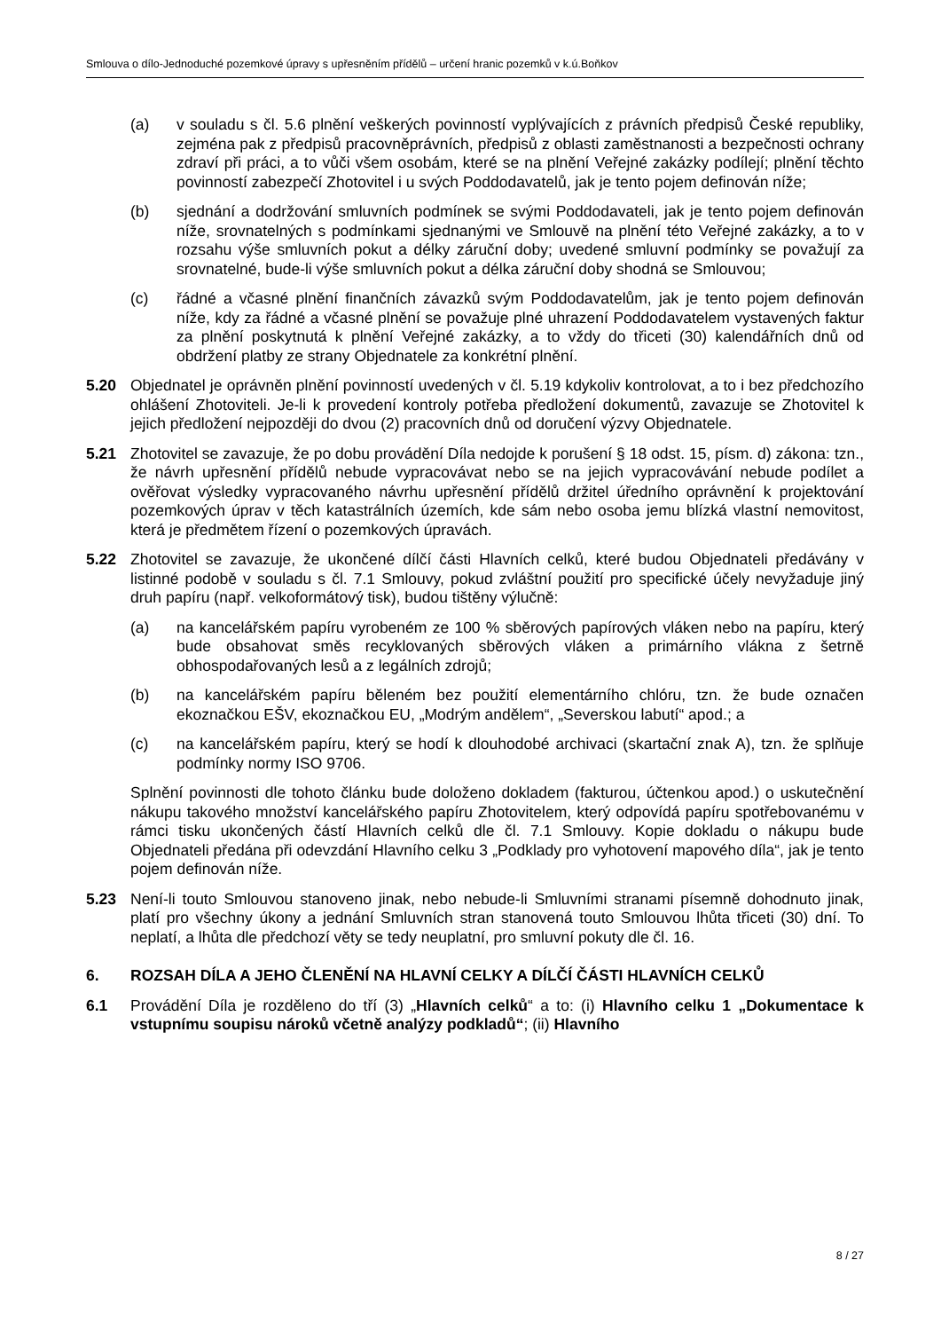Smlouva o dílo-Jednoduché pozemkové úpravy s upřesněním přídělů – určení hranic pozemků v k.ú.Boňkov
(a) v souladu s čl. 5.6 plnění veškerých povinností vyplývajících z právních předpisů České republiky, zejména pak z předpisů pracovněprávních, předpisů z oblasti zaměstnanosti a bezpečnosti ochrany zdraví při práci, a to vůči všem osobám, které se na plnění Veřejné zakázky podílejí; plnění těchto povinností zabezpečí Zhotovitel i u svých Poddodavatelů, jak je tento pojem definován níže;
(b) sjednání a dodržování smluvních podmínek se svými Poddodavateli, jak je tento pojem definován níže, srovnatelných s podmínkami sjednanými ve Smlouvě na plnění této Veřejné zakázky, a to v rozsahu výše smluvních pokut a délky záruční doby; uvedené smluvní podmínky se považují za srovnatelné, bude-li výše smluvních pokut a délka záruční doby shodná se Smlouvou;
(c) řádné a včasné plnění finančních závazků svým Poddodavatelům, jak je tento pojem definován níže, kdy za řádné a včasné plnění se považuje plné uhrazení Poddodavatelem vystavených faktur za plnění poskytnutá k plnění Veřejné zakázky, a to vždy do třiceti (30) kalendářních dnů od obdržení platby ze strany Objednatele za konkrétní plnění.
5.20 Objednatel je oprávněn plnění povinností uvedených v čl. 5.19 kdykoliv kontrolovat, a to i bez předchozího ohlášení Zhotoviteli. Je-li k provedení kontroly potřeba předložení dokumentů, zavazuje se Zhotovitel k jejich předložení nejpozději do dvou (2) pracovních dnů od doručení výzvy Objednatele.
5.21 Zhotovitel se zavazuje, že po dobu provádění Díla nedojde k porušení § 18 odst. 15, písm. d) zákona: tzn., že návrh upřesnění přídělů nebude vypracovávat nebo se na jejich vypracovávání nebude podílet a ověřovat výsledky vypracovaného návrhu upřesnění přídělů držitel úředního oprávnění k projektování pozemkových úprav v těch katastrálních územích, kde sám nebo osoba jemu blízká vlastní nemovitost, která je předmětem řízení o pozemkových úpravách.
5.22 Zhotovitel se zavazuje, že ukončené dílčí části Hlavních celků, které budou Objednateli předávány v listinné podobě v souladu s čl. 7.1 Smlouvy, pokud zvláštní použití pro specifické účely nevyžaduje jiný druh papíru (např. velkoformátový tisk), budou tištěny výlučně:
(a) na kancelářském papíru vyrobeném ze 100 % sběrových papírových vláken nebo na papíru, který bude obsahovat směs recyklovaných sběrových vláken a primárního vlákna z šetrně obhospodařovaných lesů a z legálních zdrojů;
(b) na kancelářském papíru běleném bez použití elementárního chlóru, tzn. že bude označen ekoznačkou EŠV, ekoznačkou EU, „Modrým andělem“, „Severskou labutí“ apod.; a
(c) na kancelářském papíru, který se hodí k dlouhodobé archivaci (skartační znak A), tzn. že splňuje podmínky normy ISO 9706.
Splnění povinnosti dle tohoto článku bude doloženo dokladem (fakturou, účtenkou apod.) o uskutečnění nákupu takového množství kancelářského papíru Zhotovitelem, který odpovídá papíru spotřebovanému v rámci tisku ukončených částí Hlavních celků dle čl. 7.1 Smlouvy. Kopie dokladu o nákupu bude Objednateli předána při odevzdání Hlavního celku 3 „Podklady pro vyhotovení mapového díla“, jak je tento pojem definován níže.
5.23 Není-li touto Smlouvou stanoveno jinak, nebo nebude-li Smluvními stranami písemně dohodnuto jinak, platí pro všechny úkony a jednání Smluvních stran stanovená touto Smlouvou lhůta třiceti (30) dní. To neplatí, a lhůta dle předchozí věty se tedy neuplatní, pro smluvní pokuty dle čl. 16.
6. ROZSAH DÍLA A JEHO ČLENĚNÍ NA HLAVNÍ CELKY A DÍLČÍ ČÁSTI HLAVNÍCH CELKŮ
6.1 Provádění Díla je rozděleno do tří (3) „Hlavních celků“ a to: (i) Hlavního celku 1 „Dokumentace k vstupnímu soupisu nároků včetně analýzy podkladů“; (ii) Hlavního
8 / 27